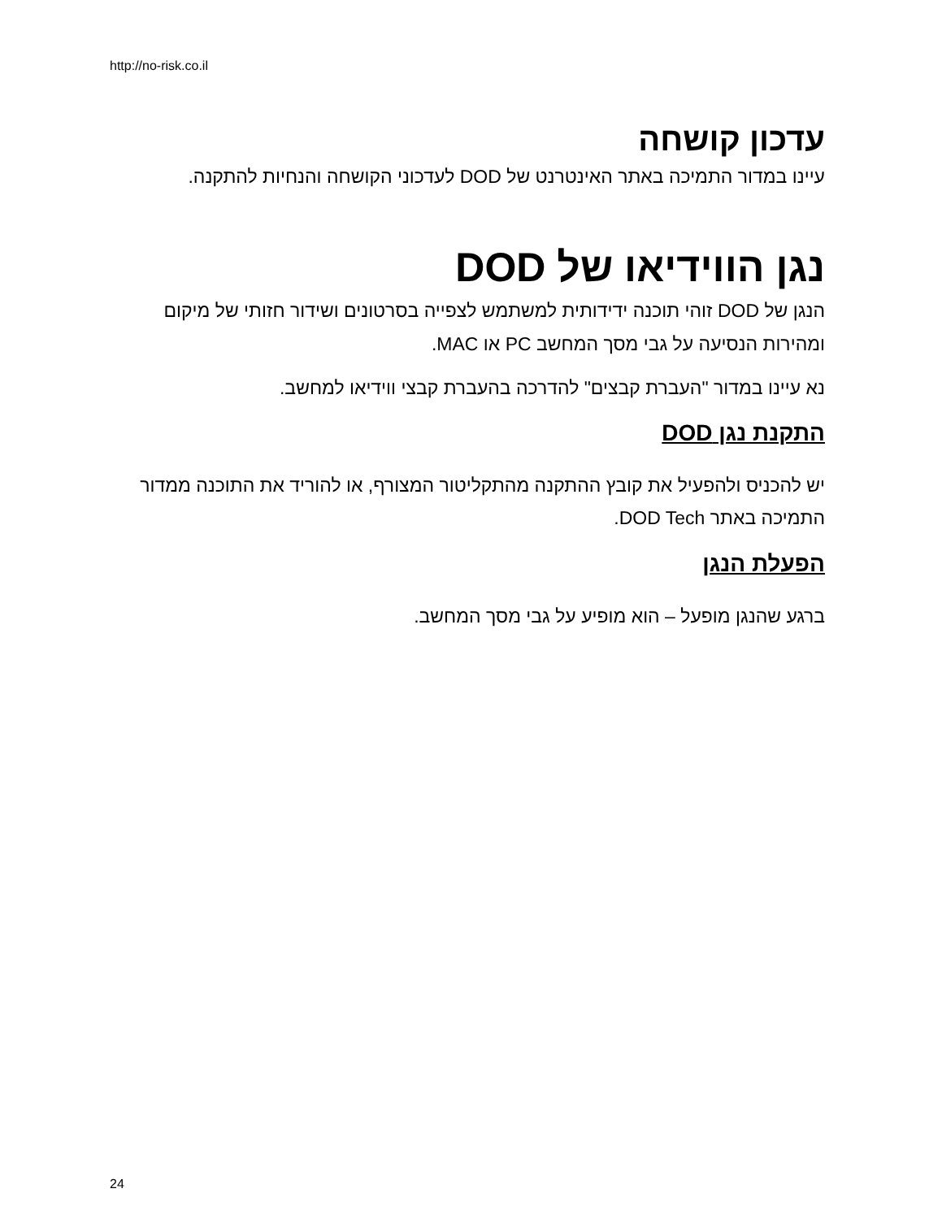http://no-risk.co.il
עדכון קושחה
עיינו במדור התמיכה באתר האינטרנט של DOD לעדכוני הקושחה והנחיות להתקנה.
נגן הווידיאו של DOD
הנגן של DOD זוהי תוכנה ידידותית למשתמש לצפייה בסרטונים ושידור חזותי של מיקום ומהירות הנסיעה על גבי מסך המחשב PC או MAC.
נא עיינו במדור "העברת קבצים" להדרכה בהעברת קבצי ווידיאו למחשב.
התקנת נגן DOD
יש להכניס ולהפעיל את קובץ ההתקנה מהתקליטור המצורף, או להוריד את התוכנה ממדור התמיכה באתר DOD Tech.
הפעלת הנגן
ברגע שהנגן מופעל – הוא מופיע על גבי מסך המחשב.
24